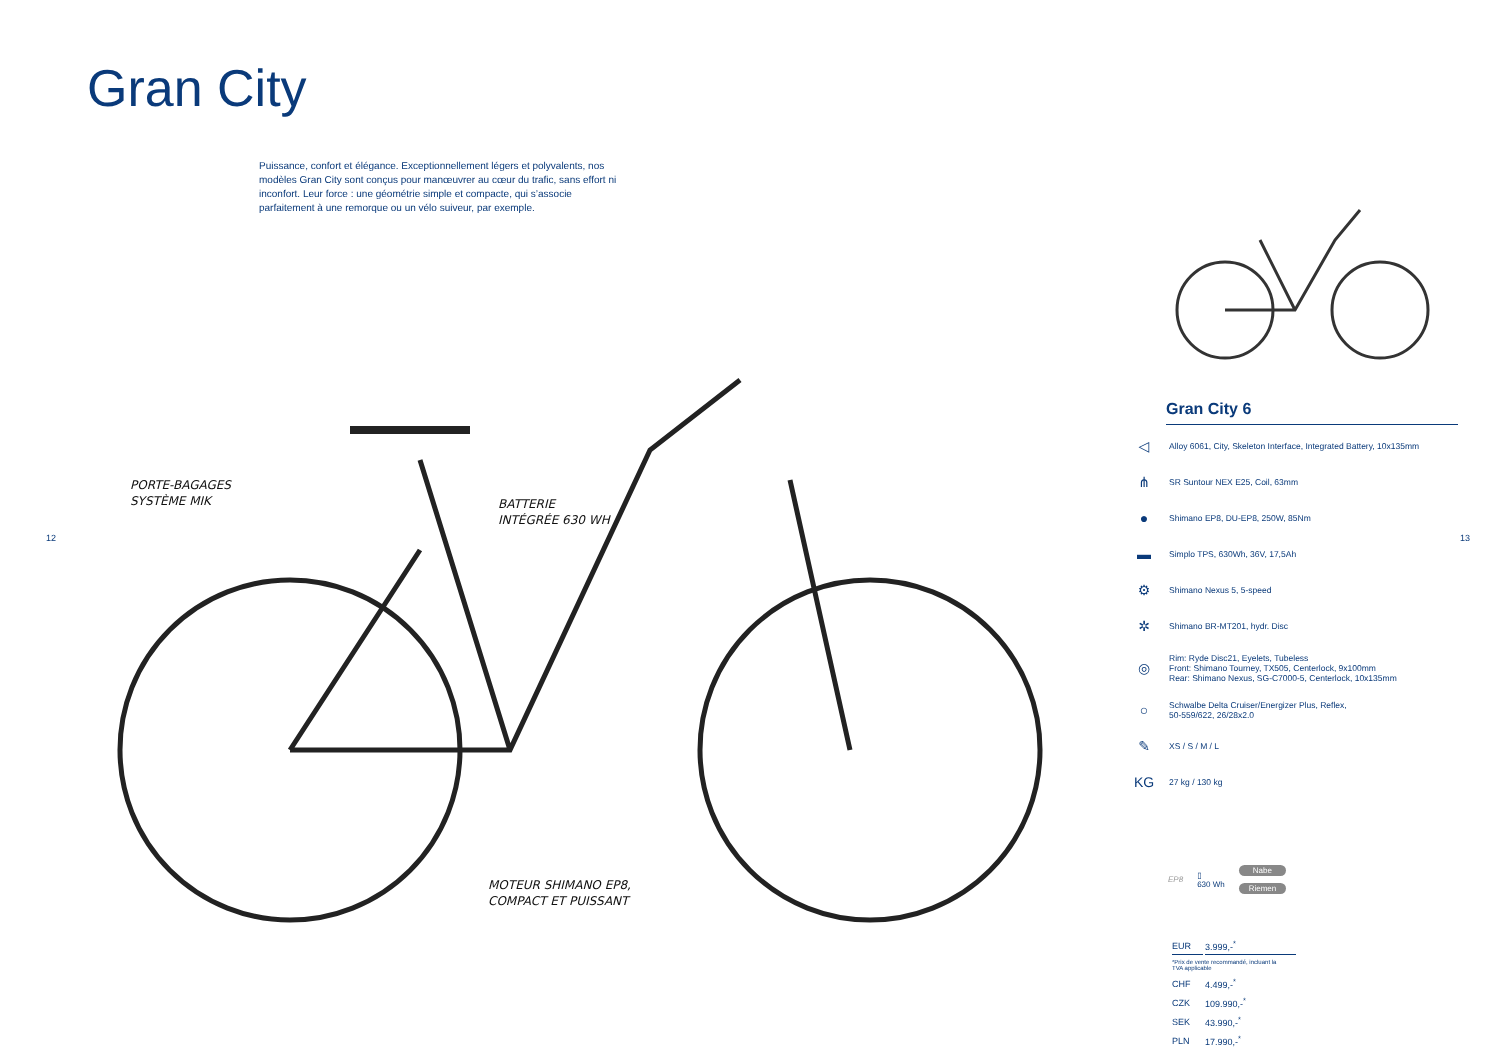Gran City
Puissance, confort et élégance. Exceptionnellement légers et polyvalents, nos modèles Gran City sont conçus pour manœuvrer au cœur du trafic, sans effort ni inconfort. Leur force : une géométrie simple et compacte, qui s’associe parfaitement à une remorque ou un vélo suiveur, par exemple.
PORTE-BAGAGES
SYSTÈME MIK
BATTERIE
INTÉGRÉE 630 WH
MOTEUR SHIMANO EP8,
COMPACT ET PUISSANT
12
13
Gran City 6
| ◁ | Alloy 6061, City, Skeleton Interface, Integrated Battery, 10x135mm |
| ⋔ | SR Suntour NEX E25, Coil, 63mm |
| ● | Shimano EP8, DU-EP8, 250W, 85Nm |
| ▬ | Simplo TPS, 630Wh, 36V, 17,5Ah |
| ⚙ | Shimano Nexus 5, 5-speed |
| ✲ | Shimano BR-MT201, hydr. Disc |
| ◎ | Rim: Ryde Disc21, Eyelets, Tubeless Front: Shimano Tourney, TX505, Centerlock, 9x100mm Rear: Shimano Nexus, SG-C7000-5, Centerlock, 10x135mm |
| ○ | Schwalbe Delta Cruiser/Energizer Plus, Reflex, 50-559/622, 26/28x2.0 |
| ✎ | XS / S / M / L |
| KG | 27 kg / 130 kg |
EP8 ▯
630 Wh Nabe
Riemen
| EUR | 3.999,-<sup>*</sup> |
| *Prix de vente recommandé, incluant la TVA applicable | |
| CHF | 4.499,-<sup>*</sup> |
| CZK | 109.990,-<sup>*</sup> |
| SEK | 43.990,-<sup>*</sup> |
| PLN | 17.990,-<sup>*</sup> |